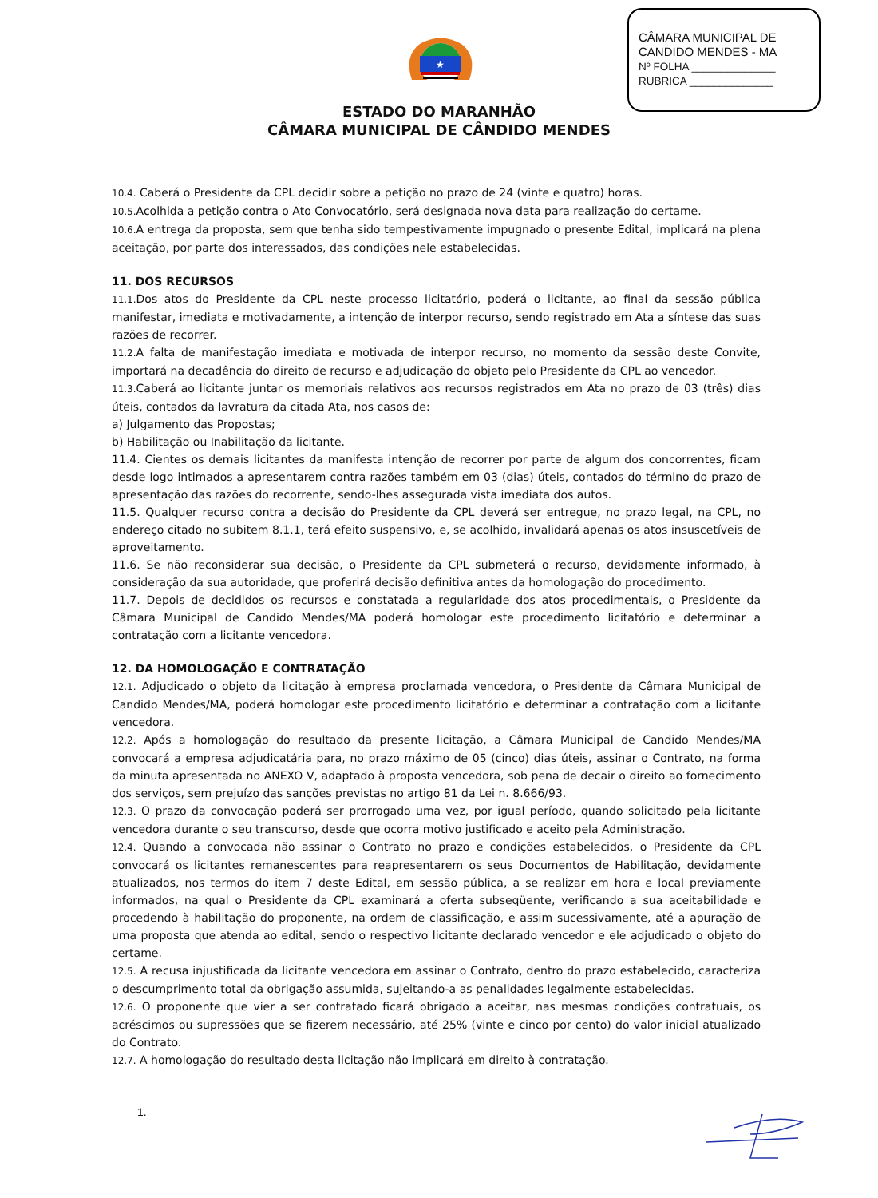CÂMARA MUNICIPAL DE
CANDIDO MENDES - MA
Nº FOLHA ______________
RUBRICA ______________
★
ESTADO DO MARANHÃO
CÂMARA MUNICIPAL DE CÂNDIDO MENDES
10.4. Caberá o Presidente da CPL decidir sobre a petição no prazo de 24 (vinte e quatro) horas.
10.5. Acolhida a petição contra o Ato Convocatório, será designada nova data para realização do certame.
10.6. A entrega da proposta, sem que tenha sido tempestivamente impugnado o presente Edital, implicará na plena aceitação, por parte dos interessados, das condições nele estabelecidas.
11. DOS RECURSOS
11.1. Dos atos do Presidente da CPL neste processo licitatório, poderá o licitante, ao final da sessão pública manifestar, imediata e motivadamente, a intenção de interpor recurso, sendo registrado em Ata a síntese das suas razões de recorrer.
11.2. A falta de manifestação imediata e motivada de interpor recurso, no momento da sessão deste Convite, importará na decadência do direito de recurso e adjudicação do objeto pelo Presidente da CPL ao vencedor.
11.3. Caberá ao licitante juntar os memoriais relativos aos recursos registrados em Ata no prazo de 03 (três) dias úteis, contados da lavratura da citada Ata, nos casos de:
a) Julgamento das Propostas;
b) Habilitação ou Inabilitação da licitante.
11.4. Cientes os demais licitantes da manifesta intenção de recorrer por parte de algum dos concorrentes, ficam desde logo intimados a apresentarem contra razões também em 03 (dias) úteis, contados do término do prazo de apresentação das razões do recorrente, sendo-lhes assegurada vista imediata dos autos.
11.5. Qualquer recurso contra a decisão do Presidente da CPL deverá ser entregue, no prazo legal, na CPL, no endereço citado no subitem 8.1.1, terá efeito suspensivo, e, se acolhido, invalidará apenas os atos insuscetíveis de aproveitamento.
11.6. Se não reconsiderar sua decisão, o Presidente da CPL submeterá o recurso, devidamente informado, à consideração da sua autoridade, que proferirá decisão definitiva antes da homologação do procedimento.
11.7. Depois de decididos os recursos e constatada a regularidade dos atos procedimentais, o Presidente da Câmara Municipal de Candido Mendes/MA poderá homologar este procedimento licitatório e determinar a contratação com a licitante vencedora.
12. DA HOMOLOGAÇÃO E CONTRATAÇÃO
12.1. Adjudicado o objeto da licitação à empresa proclamada vencedora, o Presidente da Câmara Municipal de Candido Mendes/MA, poderá homologar este procedimento licitatório e determinar a contratação com a licitante vencedora.
12.2. Após a homologação do resultado da presente licitação, a Câmara Municipal de Candido Mendes/MA convocará a empresa adjudicatária para, no prazo máximo de 05 (cinco) dias úteis, assinar o Contrato, na forma da minuta apresentada no ANEXO V, adaptado à proposta vencedora, sob pena de decair o direito ao fornecimento dos serviços, sem prejuízo das sanções previstas no artigo 81 da Lei n. 8.666/93.
12.3. O prazo da convocação poderá ser prorrogado uma vez, por igual período, quando solicitado pela licitante vencedora durante o seu transcurso, desde que ocorra motivo justificado e aceito pela Administração.
12.4. Quando a convocada não assinar o Contrato no prazo e condições estabelecidos, o Presidente da CPL convocará os licitantes remanescentes para reapresentarem os seus Documentos de Habilitação, devidamente atualizados, nos termos do item 7 deste Edital, em sessão pública, a se realizar em hora e local previamente informados, na qual o Presidente da CPL examinará a oferta subseqüente, verificando a sua aceitabilidade e procedendo à habilitação do proponente, na ordem de classificação, e assim sucessivamente, até a apuração de uma proposta que atenda ao edital, sendo o respectivo licitante declarado vencedor e ele adjudicado o objeto do certame.
12.5. A recusa injustificada da licitante vencedora em assinar o Contrato, dentro do prazo estabelecido, caracteriza o descumprimento total da obrigação assumida, sujeitando-a as penalidades legalmente estabelecidas.
12.6. O proponente que vier a ser contratado ficará obrigado a aceitar, nas mesmas condições contratuais, os acréscimos ou supressões que se fizerem necessário, até 25% (vinte e cinco por cento) do valor inicial atualizado do Contrato.
12.7. A homologação do resultado desta licitação não implicará em direito à contratação.
1.